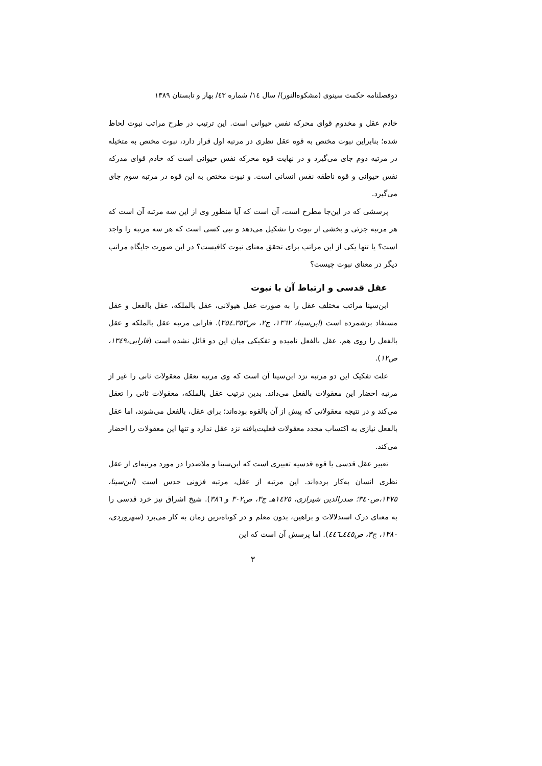دوفصلنامه حکمت سینوی (مشکوه‌النور)/ سال ١٤/ شماره ٤٣/ بهار و تابستان ١٣٨٩
خادم عقل و مخدوم قوای محرکه نفس حیوانی است. این ترتیب در طرح مراتب نبوت لحاظ شده؛ بنابراین نبوت مختص به قوه عقل نظری در مرتبه اول قرار دارد، نبوت مختص به متخیله در مرتبه دوم جای می‌گیرد و در نهایت قوه محرکه نفس حیوانی است که خادم قوای مدرکه نفس حیوانی و قوه ناطقه نفس انسانی است. و نبوت مختص به این قوه در مرتبه سوم جای می‌گیرد.
پرسشی که در این‌جا مطرح است، آن است که آیا منظور وی از این سه مرتبه آن است که هر مرتبه جزئی و بخشی از نبوت را تشکیل می‌دهد و نبی کسی است که هر سه مرتبه را واجد است؟ یا تنها یکی از این مراتب برای تحقق معنای نبوت کافیست؟ در این صورت جایگاه مراتب دیگر در معنای نبوت چیست؟
عقل قدسی و ارتباط آن با نبوت
ابن‌سینا مراتب مختلف عقل را به صورت عقل هیولانی، عقل بالملکه، عقل بالفعل و عقل مستفاد برشمرده است (ابن‌سینا، ١٣٦٢، ج٢، ص٣٥٣ـ٣٥٤). فارابی مرتبه عقل بالملکه و عقل بالفعل را روی هم، عقل بالفعل نامیده و تفکیکی میان این دو قائل نشده است (فارابی،١٣٤٩، ص١٢).
علت تفکیک این دو مرتبه نزد ابن‌سینا آن است که وی مرتبه تعقل معقولات ثانی را غیر از مرتبه احضار این معقولات بالفعل می‌داند. بدین ترتیب عقل بالملکه، معقولات ثانی را تعقل می‌کند و در نتیجه معقولاتی که پیش از آن بالقوه بوده‌اند؛ برای عقل، بالفعل می‌شوند، اما عقل بالفعل نیازی به اکتساب مجدد معقولات فعلیت‌یافته نزد عقل ندارد و تنها این معقولات را احضار می‌کند.
تعبیر عقل قدسی یا قوه قدسیه تعبیری است که ابن‌سینا و ملاصدرا در مورد مرتبه‌ای از عقل نظری انسان به‌کار برده‌اند. این مرتبه از عقل، مرتبه فزونی حدس است (ابن‌سینا، ١٣٧٥،ص٣٤٠؛ صدرالدین شیرازی، ١٤٢٥هـ ج٣، ص٣٠٢ و ٣٨٦). شیخ اشراق نیز خرد قدسی را به معنای درک استدلالات و براهین، بدون معلم و در کوتاه‌ترین زمان به کار می‌برد (سهروردی، ١٣٨٠، ج٣، ص٤٤٥ـ٤٤٦). اما پرسش آن است که این
٣